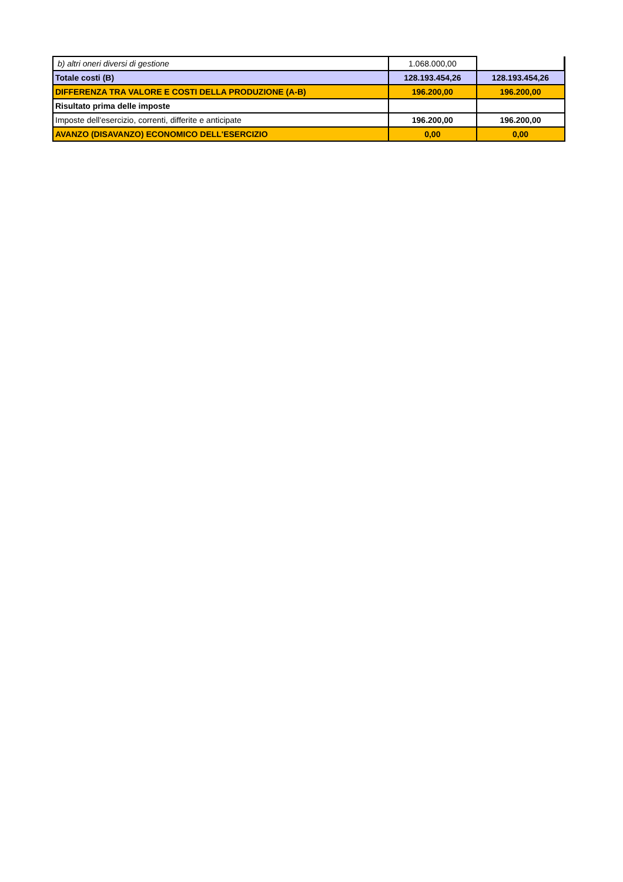| b) altri oneri diversi di gestione | 1.068.000,00 | |
| Totale costi (B) | 128.193.454,26 | 128.193.454,26 |
| DIFFERENZA TRA VALORE E COSTI DELLA PRODUZIONE (A-B) | 196.200,00 | 196.200,00 |
| Risultato prima delle imposte | | |
| Imposte dell'esercizio, correnti, differite e anticipate | 196.200,00 | 196.200,00 |
| AVANZO (DISAVANZO) ECONOMICO DELL'ESERCIZIO | 0,00 | 0,00 |